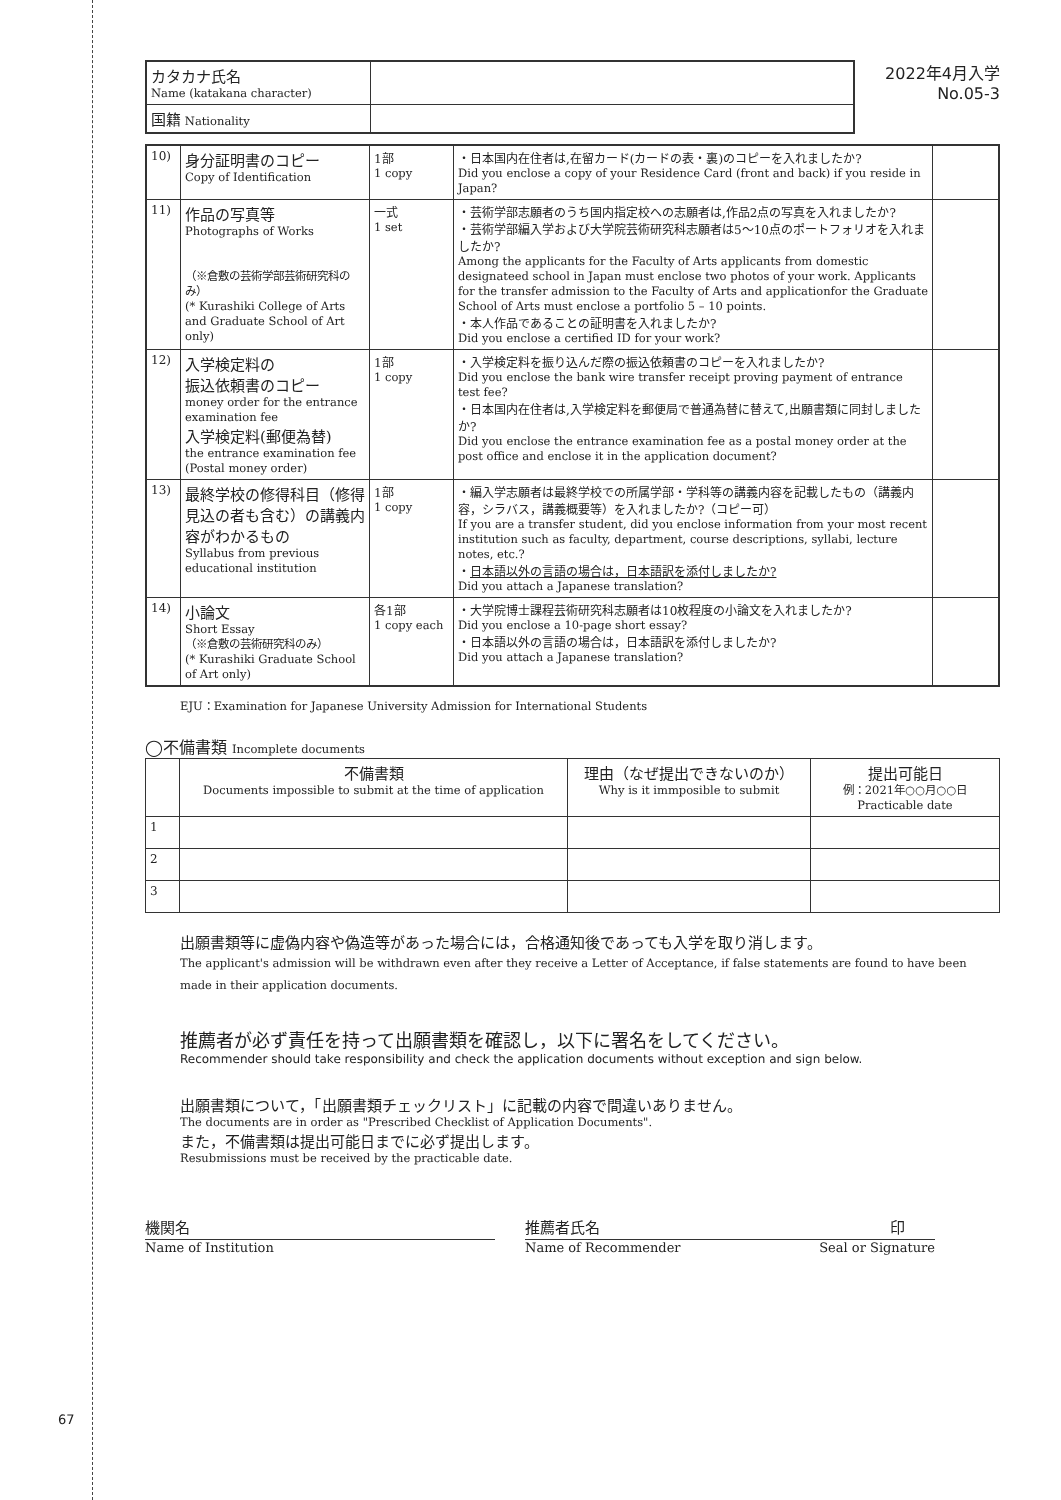67
| カタカナ氏名 Name (katakana character) | |
| 国籍 Nationality | |
2022年4月入学
No.05-3
| 10) | 身分証明書のコピー Copy of Identification | 1部 1 copy | ・日本国内在住者は,在留カード(カードの表・裏)のコピーを入れましたか? Did you enclose a copy of your Residence Card (front and back) if you reside in Japan? | |
| 11) | 作品の写真等 Photographs of Works （※倉敷の芸術学部芸術研究科のみ） (* Kurashiki College of Arts and Graduate School of Art only) | 一式 1 set | ・芸術学部志願者のうち国内指定校への志願者は,作品2点の写真を入れましたか? ・芸術学部編入学および大学院芸術研究科志願者は5〜10点のポートフォリオを入れましたか? Among the applicants for the Faculty of Arts applicants from domestic designateed school in Japan must enclose two photos of your work. Applicants for the transfer admission to the Faculty of Arts and applicationfor the Graduate School of Arts must enclose a portfolio 5 – 10 points. ・本人作品であることの証明書を入れましたか? Did you enclose a certified ID for your work? | |
| 12) | 入学検定料の 振込依頼書のコピー money order for the entrance examination fee 入学検定料(郵便為替) the entrance examination fee (Postal money order) | 1部 1 copy | ・入学検定料を振り込んだ際の振込依頼書のコピーを入れましたか? Did you enclose the bank wire transfer receipt proving payment of entrance test fee? ・日本国内在住者は,入学検定料を郵便局で普通為替に替えて,出願書類に同封しましたか? Did you enclose the entrance examination fee as a postal money order at the post office and enclose it in the application document? | |
| 13) | 最終学校の修得科目（修得見込の者も含む）の講義内容がわかるもの Syllabus from previous educational institution | 1部 1 copy | ・編入学志願者は最終学校での所属学部・学科等の講義内容を記載したもの（講義内容，シラバス，講義概要等）を入れましたか?（コピー可） If you are a transfer student, did you enclose information from your most recent institution such as faculty, department, course descriptions, syllabi, lecture notes, etc.? ・ 日本語以外の言語の場合は，日本語訳を添付しましたか? Did you attach a Japanese translation? | |
| 14) | 小論文 Short Essay （※倉敷の芸術研究科のみ） (* Kurashiki Graduate School of Art only) | 各1部 1 copy each | ・大学院博士課程芸術研究科志願者は10枚程度の小論文を入れましたか? Did you enclose a 10-page short essay? ・日本語以外の言語の場合は，日本語訳を添付しましたか? Did you attach a Japanese translation? | |
EJU：Examination for Japanese University Admission for International Students
◯不備書類 Incomplete documents
| | 不備書類 Documents impossible to submit at the time of application | 理由（なぜ提出できないのか） Why is it immposible to submit | 提出可能日 例：2021年○○月○○日 Practicable date |
| --- | --- | --- | --- |
| 1 | | | |
| 2 | | | |
| 3 | | | |
出願書類等に虚偽内容や偽造等があった場合には，合格通知後であっても入学を取り消します。
The applicant's admission will be withdrawn even after they receive a Letter of Acceptance, if false statements are found to have been made in their application documents.
推薦者が必ず責任を持って出願書類を確認し，以下に署名をしてください。
Recommender should take responsibility and check the application documents without exception and sign below.
出願書類について，「出願書類チェックリスト」に記載の内容で間違いありません。
The documents are in order as "Prescribed Checklist of Application Documents".
また，不備書類は提出可能日までに必ず提出します。
Resubmissions must be received by the practicable date.
機関名
Name of Institution
推薦者氏名 印
Name of Recommender Seal or Signature